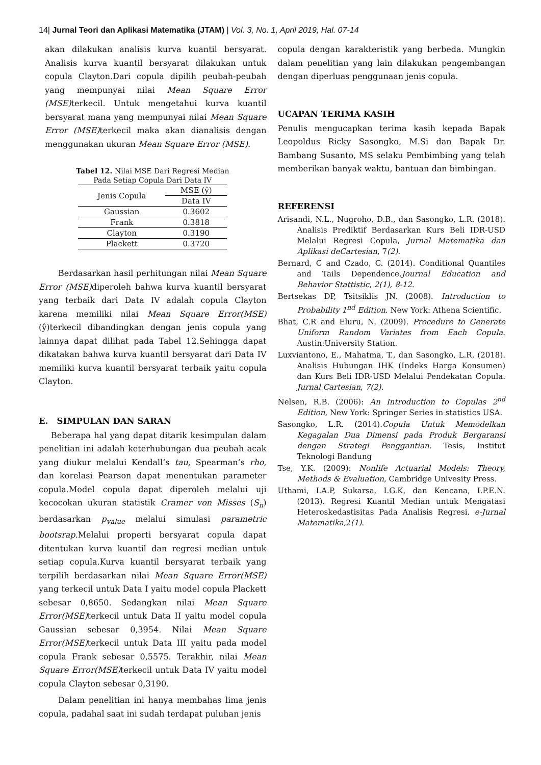14| Jurnal Teori dan Aplikasi Matematika (JTAM) | Vol. 3, No. 1, April 2019, Hal. 07-14
akan dilakukan analisis kurva kuantil bersyarat. Analisis kurva kuantil bersyarat dilakukan untuk copula Clayton.Dari copula dipilih peubah-peubah yang mempunyai nilai Mean Square Error (MSE) terkecil. Untuk mengetahui kurva kuantil bersyarat mana yang mempunyai nilai Mean Square Error (MSE) terkecil maka akan dianalisis dengan menggunakan ukuran Mean Square Error (MSE).
Tabel 12. Nilai MSE Dari Regresi Median
Pada Setiap Copula Dari Data IV
| Jenis Copula | MSE (ŷ) |
| | Data IV |
| Gaussian | 0.3602 |
| Frank | 0.3818 |
| Clayton | 0.3190 |
| Plackett | 0.3720 |
Berdasarkan hasil perhitungan nilai Mean Square Error (MSE) diperoleh bahwa kurva kuantil bersyarat yang terbaik dari Data IV adalah copula Clayton karena memiliki nilai Mean Square Error(MSE) (ŷ)terkecil dibandingkan dengan jenis copula yang lainnya dapat dilihat pada Tabel 12.Sehingga dapat dikatakan bahwa kurva kuantil bersyarat dari Data IV memiliki kurva kuantil bersyarat terbaik yaitu copula Clayton.
E. SIMPULAN DAN SARAN
Beberapa hal yang dapat ditarik kesimpulan dalam penelitian ini adalah keterhubungan dua peubah acak yang diukur melalui Kendall’s tau, Spearman’s rho, dan korelasi Pearson dapat menentukan parameter copula.Model copula dapat diperoleh melalui uji kecocokan ukuran statistik Cramer von Misses (S<sub>n</sub>) berdasarkan p<sub>value</sub> melalui simulasi parametric bootsrap. Melalui properti bersyarat copula dapat ditentukan kurva kuantil dan regresi median untuk setiap copula.Kurva kuantil bersyarat terbaik yang terpilih berdasarkan nilai Mean Square Error(MSE) yang terkecil untuk Data I yaitu model copula Plackett sebesar 0,8650. Sedangkan nilai Mean Square Error(MSE) terkecil untuk Data II yaitu model copula Gaussian sebesar 0,3954. Nilai Mean Square Error(MSE) terkecil untuk Data III yaitu pada model copula Frank sebesar 0,5575. Terakhir, nilai Mean Square Error(MSE) terkecil untuk Data IV yaitu model copula Clayton sebesar 0,3190.
Dalam penelitian ini hanya membahas lima jenis copula, padahal saat ini sudah terdapat puluhan jenis
copula dengan karakteristik yang berbeda. Mungkin dalam penelitian yang lain dilakukan pengembangan dengan diperluas penggunaan jenis copula.
UCAPAN TERIMA KASIH
Penulis mengucapkan terima kasih kepada Bapak Leopoldus Ricky Sasongko, M.Si dan Bapak Dr. Bambang Susanto, MS selaku Pembimbing yang telah memberikan banyak waktu, bantuan dan bimbingan.
REFERENSI
Arisandi, N.L., Nugroho, D.B., dan Sasongko, L.R. (2018). Analisis Prediktif Berdasarkan Kurs Beli IDR-USD Melalui Regresi Copula, Jurnal Matematika dan Aplikasi deCartesian, 7(2).
Bernard, C and Czado, C. (2014). Conditional Quantiles and Tails Dependence.Journal Education and Behavior Stattistic, 2(1), 8-12.
Bertsekas DP, Tsitsiklis JN. (2008). Introduction to Probability 1<sup>nd</sup> Edition. New York: Athena Scientific.
Bhat, C.R and Eluru, N. (2009). Procedure to Generate Uniform Random Variates from Each Copula. Austin:University Station.
Luxviantono, E., Mahatma, T., dan Sasongko, L.R. (2018). Analisis Hubungan IHK (Indeks Harga Konsumen) dan Kurs Beli IDR-USD Melalui Pendekatan Copula. Jurnal Cartesian, 7(2).
Nelsen, R.B. (2006): An Introduction to Copulas 2<sup>nd</sup> Edition, New York: Springer Series in statistics USA.
Sasongko, L.R. (2014).Copula Untuk Memodelkan Kegagalan Dua Dimensi pada Produk Bergaransi dengan Strategi Penggantian. Tesis, Institut Teknologi Bandung
Tse, Y.K. (2009): Nonlife Actuarial Models: Theory, Methods & Evaluation, Cambridge Univesity Press.
Uthami, I.A.P, Sukarsa, I.G.K, dan Kencana, I.P.E.N. (2013). Regresi Kuantil Median untuk Mengatasi Heteroskedastisitas Pada Analisis Regresi. e-Jurnal Matematika, 2(1).